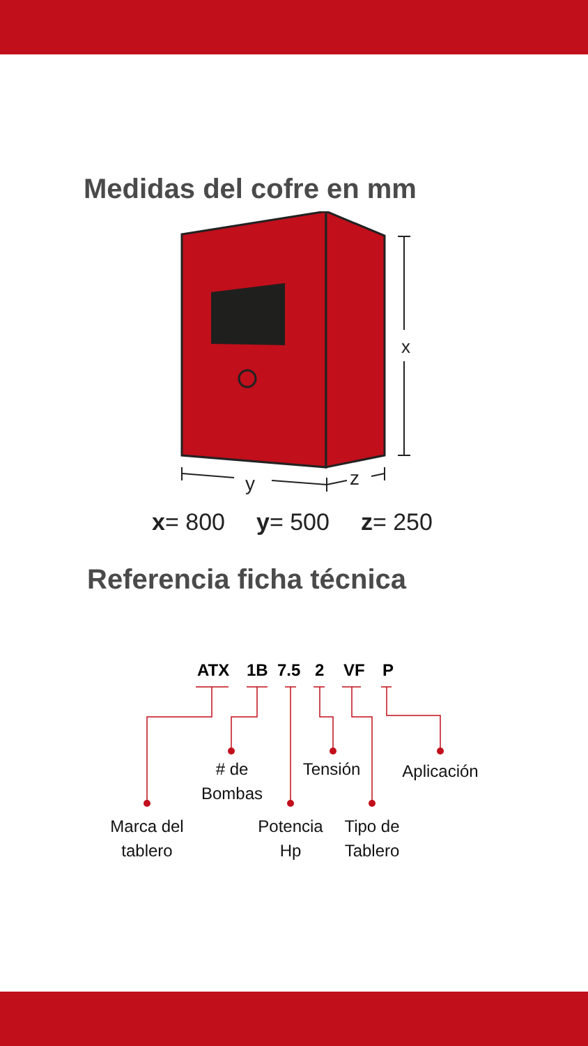Medidas del cofre en mm
x
y
z
x= 800 y= 500 z= 250
Referencia ficha técnica
ATX 1B 7.5 2 VF P
# de
Bombas
Tensión
Aplicación
Marca del
tablero
Potencia
Hp
Tipo de
Tablero